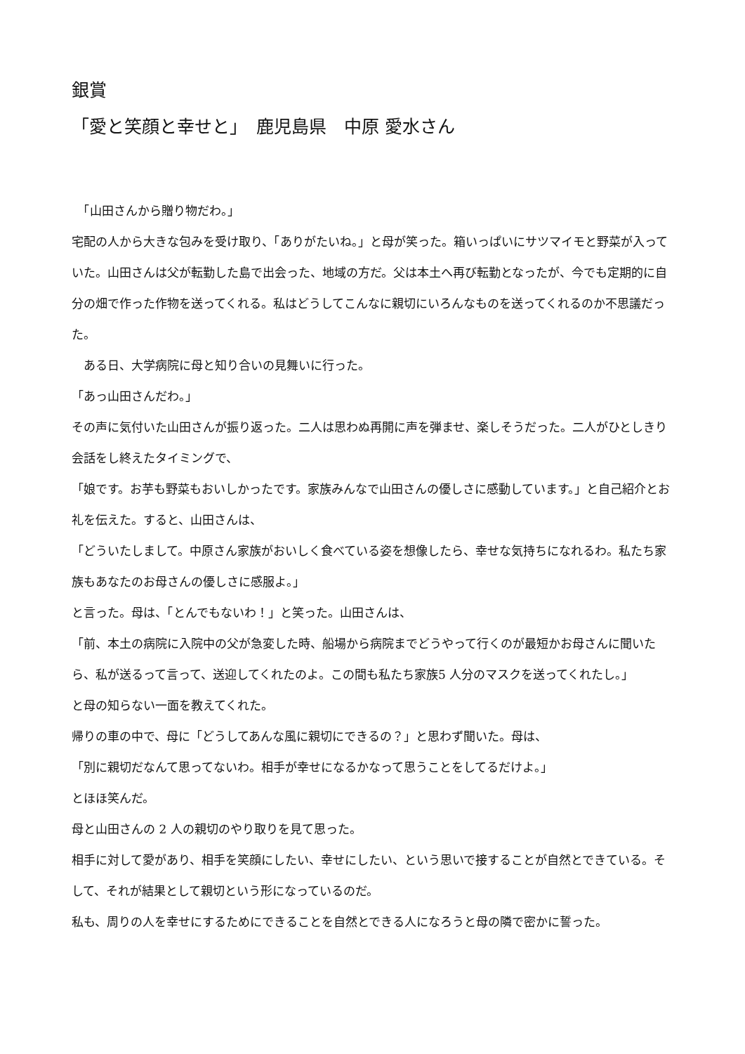銀賞
「愛と笑顔と幸せと」　鹿児島県　中原 愛水さん
　「山田さんから贈り物だわ。」
宅配の人から大きな包みを受け取り、「ありがたいね。」と母が笑った。箱いっぱいにサツマイモと野菜が入っていた。山田さんは父が転勤した島で出会った、地域の方だ。父は本土へ再び転勤となったが、今でも定期的に自分の畑で作った作物を送ってくれる。私はどうしてこんなに親切にいろんなものを送ってくれるのか不思議だった。
　ある日、大学病院に母と知り合いの見舞いに行った。
「あっ山田さんだわ。」
その声に気付いた山田さんが振り返った。二人は思わぬ再開に声を弾ませ、楽しそうだった。二人がひとしきり会話をし終えたタイミングで、
「娘です。お芋も野菜もおいしかったです。家族みんなで山田さんの優しさに感動しています。」と自己紹介とお礼を伝えた。すると、山田さんは、
「どういたしまして。中原さん家族がおいしく食べている姿を想像したら、幸せな気持ちになれるわ。私たち家族もあなたのお母さんの優しさに感服よ。」
と言った。母は、「とんでもないわ！」と笑った。山田さんは、
「前、本土の病院に入院中の父が急変した時、船場から病院までどうやって行くのが最短かお母さんに聞いたら、私が送るって言って、送迎してくれたのよ。この間も私たち家族5 人分のマスクを送ってくれたし。」
と母の知らない一面を教えてくれた。
帰りの車の中で、母に「どうしてあんな風に親切にできるの？」と思わず聞いた。母は、
「別に親切だなんて思ってないわ。相手が幸せになるかなって思うことをしてるだけよ。」
とほほ笑んだ。
母と山田さんの 2 人の親切のやり取りを見て思った。
相手に対して愛があり、相手を笑顔にしたい、幸せにしたい、という思いで接することが自然とできている。そして、それが結果として親切という形になっているのだ。
私も、周りの人を幸せにするためにできることを自然とできる人になろうと母の隣で密かに誓った。